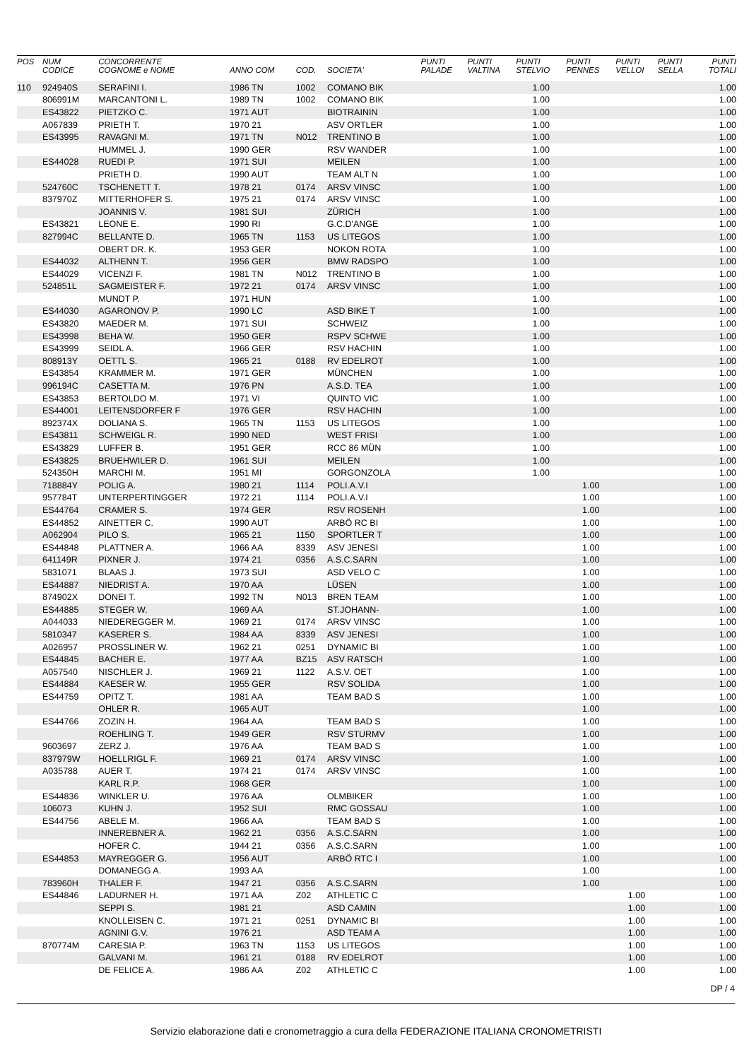| POS | NUM CODICE | CONCORRENTE COGNOME e NOME | ANNO COM | COD. | SOCIETA' | PUNTI PALADE | PUNTI VALTINA | PUNTI STELVIO | PUNTI PENNES | PUNTI VELLOI | PUNTI SELLA | PUNTI TOTALI |
| --- | --- | --- | --- | --- | --- | --- | --- | --- | --- | --- | --- | --- |
| 110 | 924940S | SERAFINI I. | 1986 TN | 1002 | COMANO BIK | | | 1.00 | | | | 1.00 |
| | 806991M | MARCANTONI L. | 1989 TN | 1002 | COMANO BIK | | | 1.00 | | | | 1.00 |
| | ES43822 | PIETZKO C. | 1971 AUT | | BIOTRAININ | | | 1.00 | | | | 1.00 |
| | A067839 | PRIETH T. | 1970 21 | | ASV ORTLER | | | 1.00 | | | | 1.00 |
| | ES43995 | RAVAGNI M. | 1971 TN | N012 | TRENTINO B | | | 1.00 | | | | 1.00 |
| | | HUMMEL J. | 1990 GER | | RSV WANDER | | | 1.00 | | | | 1.00 |
| | ES44028 | RUEDI P. | 1971 SUI | | MEILEN | | | 1.00 | | | | 1.00 |
| | | PRIETH D. | 1990 AUT | | TEAM ALT N | | | 1.00 | | | | 1.00 |
| | 524760C | TSCHENETT T. | 1978 21 | 0174 | ARSV VINSC | | | 1.00 | | | | 1.00 |
| | 837970Z | MITTERHOFER S. | 1975 21 | 0174 | ARSV VINSC | | | 1.00 | | | | 1.00 |
| | | JOANNIS V. | 1981 SUI | | ZÜRICH | | | 1.00 | | | | 1.00 |
| | ES43821 | LEONE E. | 1990 RI | | G.C.D'ANGE | | | 1.00 | | | | 1.00 |
| | 827994C | BELLANTE D. | 1965 TN | 1153 | US LITEGOS | | | 1.00 | | | | 1.00 |
| | | OBERT DR. K. | 1953 GER | | NOKON ROTA | | | 1.00 | | | | 1.00 |
| | ES44032 | ALTHENN T. | 1956 GER | | BMW RADSPO | | | 1.00 | | | | 1.00 |
| | ES44029 | VICENZI F. | 1981 TN | N012 | TRENTINO B | | | 1.00 | | | | 1.00 |
| | 524851L | SAGMEISTER F. | 1972 21 | 0174 | ARSV VINSC | | | 1.00 | | | | 1.00 |
| | | MUNDT P. | 1971 HUN | | | | | 1.00 | | | | 1.00 |
| | ES44030 | AGARONOV P. | 1990 LC | | ASD BIKE T | | | 1.00 | | | | 1.00 |
| | ES43820 | MAEDER M. | 1971 SUI | | SCHWEIZ | | | 1.00 | | | | 1.00 |
| | ES43998 | BEHA W. | 1950 GER | | RSPV SCHWE | | | 1.00 | | | | 1.00 |
| | ES43999 | SEIDL A. | 1966 GER | | RSV HACHIN | | | 1.00 | | | | 1.00 |
| | 808913Y | OETTL S. | 1965 21 | 0188 | RV EDELROT | | | 1.00 | | | | 1.00 |
| | ES43854 | KRAMMER M. | 1971 GER | | MÜNCHEN | | | 1.00 | | | | 1.00 |
| | 996194C | CASETTA M. | 1976 PN | | A.S.D. TEA | | | 1.00 | | | | 1.00 |
| | ES43853 | BERTOLDO M. | 1971 VI | | QUINTO VIC | | | 1.00 | | | | 1.00 |
| | ES44001 | LEITENSDORFER F | 1976 GER | | RSV HACHIN | | | 1.00 | | | | 1.00 |
| | 892374X | DOLIANA S. | 1965 TN | 1153 | US LITEGOS | | | 1.00 | | | | 1.00 |
| | ES43811 | SCHWEIGL R. | 1990 NED | | WEST FRISI | | | 1.00 | | | | 1.00 |
| | ES43829 | LUFFER B. | 1951 GER | | RCC 86 MÜN | | | 1.00 | | | | 1.00 |
| | ES43825 | BRUEHWILER D. | 1961 SUI | | MEILEN | | | 1.00 | | | | 1.00 |
| | 524350H | MARCHI M. | 1951 MI | | GORGONZOLA | | | 1.00 | | | | 1.00 |
| | 718884Y | POLIG A. | 1980 21 | 1114 | POLI.A.V.I | | | | 1.00 | | | 1.00 |
| | 957784T | UNTERPERTINGGER | 1972 21 | 1114 | POLI.A.V.I | | | | 1.00 | | | 1.00 |
| | ES44764 | CRAMER S. | 1974 GER | | RSV ROSENH | | | | 1.00 | | | 1.00 |
| | ES44852 | AINETTER C. | 1990 AUT | | ARBÖ RC BI | | | | 1.00 | | | 1.00 |
| | A062904 | PILO S. | 1965 21 | 1150 | SPORTLER T | | | | 1.00 | | | 1.00 |
| | ES44848 | PLATTNER A. | 1966 AA | 8339 | ASV JENESI | | | | 1.00 | | | 1.00 |
| | 641149R | PIXNER J. | 1974 21 | 0356 | A.S.C.SARN | | | | 1.00 | | | 1.00 |
| | 5831071 | BLAAS J. | 1973 SUI | | ASD VELO C | | | | 1.00 | | | 1.00 |
| | ES44887 | NIEDRIST A. | 1970 AA | | LÜSEN | | | | 1.00 | | | 1.00 |
| | 874902X | DONEI T. | 1992 TN | N013 | BREN TEAM | | | | 1.00 | | | 1.00 |
| | ES44885 | STEGER W. | 1969 AA | | ST.JOHANN- | | | | 1.00 | | | 1.00 |
| | A044033 | NIEDEREGGER M. | 1969 21 | 0174 | ARSV VINSC | | | | 1.00 | | | 1.00 |
| | 5810347 | KASERER S. | 1984 AA | 8339 | ASV JENESI | | | | 1.00 | | | 1.00 |
| | A026957 | PROSSLINER W. | 1962 21 | 0251 | DYNAMIC BI | | | | 1.00 | | | 1.00 |
| | ES44845 | BACHER E. | 1977 AA | BZ15 | ASV RATSCH | | | | 1.00 | | | 1.00 |
| | A057540 | NISCHLER J. | 1969 21 | 1122 | A.S.V. OET | | | | 1.00 | | | 1.00 |
| | ES44884 | KAESER W. | 1955 GER | | RSV SOLIDA | | | | 1.00 | | | 1.00 |
| | ES44759 | OPITZ T. | 1981 AA | | TEAM BAD S | | | | 1.00 | | | 1.00 |
| | | OHLER R. | 1965 AUT | | | | | | 1.00 | | | 1.00 |
| | ES44766 | ZOZIN H. | 1964 AA | | TEAM BAD S | | | | 1.00 | | | 1.00 |
| | | ROEHLING T. | 1949 GER | | RSV STURMV | | | | 1.00 | | | 1.00 |
| | 9603697 | ZERZ J. | 1976 AA | | TEAM BAD S | | | | 1.00 | | | 1.00 |
| | 837979W | HOELLRIGL F. | 1969 21 | 0174 | ARSV VINSC | | | | 1.00 | | | 1.00 |
| | A035788 | AUER T. | 1974 21 | 0174 | ARSV VINSC | | | | 1.00 | | | 1.00 |
| | | KARL R.P. | 1968 GER | | | | | | 1.00 | | | 1.00 |
| | ES44836 | WINKLER U. | 1976 AA | | OLMBIKER | | | | 1.00 | | | 1.00 |
| | 106073 | KUHN J. | 1952 SUI | | RMC GOSSAU | | | | 1.00 | | | 1.00 |
| | ES44756 | ABELE M. | 1966 AA | | TEAM BAD S | | | | 1.00 | | | 1.00 |
| | | INNEREBNER A. | 1962 21 | 0356 | A.S.C.SARN | | | | 1.00 | | | 1.00 |
| | | HOFER C. | 1944 21 | 0356 | A.S.C.SARN | | | | 1.00 | | | 1.00 |
| | ES44853 | MAYREGGER G. | 1956 AUT | | ARBÖ RTC I | | | | 1.00 | | | 1.00 |
| | | DOMANEGG A. | 1993 AA | | | | | | 1.00 | | | 1.00 |
| | 783960H | THALER F. | 1947 21 | 0356 | A.S.C.SARN | | | | 1.00 | | | 1.00 |
| | ES44846 | LADURNER H. | 1971 AA | Z02 | ATHLETIC C | | | | | 1.00 | | 1.00 |
| | | SEPPI S. | 1981 21 | | ASD CAMIN | | | | | 1.00 | | 1.00 |
| | | KNOLLEISEN C. | 1971 21 | 0251 | DYNAMIC BI | | | | | 1.00 | | 1.00 |
| | | AGNINI G.V. | 1976 21 | | ASD TEAM A | | | | | 1.00 | | 1.00 |
| | 870774M | CARESIA P. | 1963 TN | 1153 | US LITEGOS | | | | | 1.00 | | 1.00 |
| | | GALVANI M. | 1961 21 | 0188 | RV EDELROT | | | | | 1.00 | | 1.00 |
| | | DE FELICE A. | 1986 AA | Z02 | ATHLETIC C | | | | | 1.00 | | 1.00 |
DP / 4
Servizio elaborazione dati e cronometraggio a cura della FEDERAZIONE ITALIANA CRONOMETRISTI